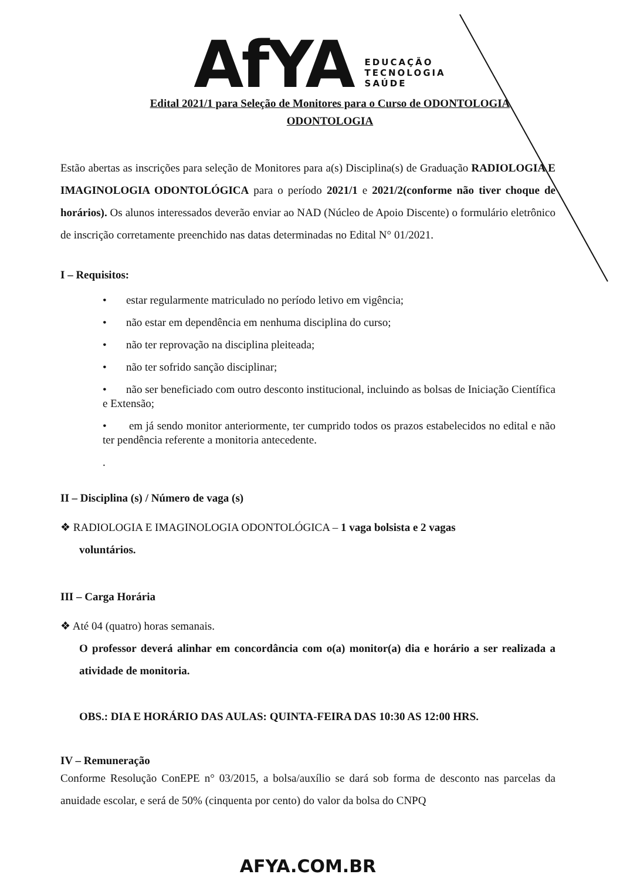AfYA
EDUCAÇÃO
TECNOLOGIA
SAÚDE
Edital 2021/1 para Seleção de Monitores para o Curso de ODONTOLOGIA
ODONTOLOGIA
Estão abertas as inscrições para seleção de Monitores para a(s) Disciplina(s) de Graduação RADIOLOGIA E IMAGINOLOGIA ODONTOLÓGICA para o período 2021/1 e 2021/2(conforme não tiver choque de horários). Os alunos interessados deverão enviar ao NAD (Núcleo de Apoio Discente) o formulário eletrônico de inscrição corretamente preenchido nas datas determinadas no Edital N° 01/2021.
I – Requisitos:
• estar regularmente matriculado no período letivo em vigência;
• não estar em dependência em nenhuma disciplina do curso;
• não ter reprovação na disciplina pleiteada;
• não ter sofrido sanção disciplinar;
• não ser beneficiado com outro desconto institucional, incluindo as bolsas de Iniciação Científica e Extensão;
• em já sendo monitor anteriormente, ter cumprido todos os prazos estabelecidos no edital e não ter pendência referente a monitoria antecedente.
.
II – Disciplina (s) / Número de vaga (s)
❖ RADIOLOGIA E IMAGINOLOGIA ODONTOLÓGICA – 1 vaga bolsista e 2 vagas
voluntários.
III – Carga Horária
❖ Até 04 (quatro) horas semanais.
O professor deverá alinhar em concordância com o(a) monitor(a) dia e horário a ser realizada a atividade de monitoria.
OBS.: DIA E HORÁRIO DAS AULAS: QUINTA-FEIRA DAS 10:30 AS 12:00 HRS.
IV – Remuneração
Conforme Resolução ConEPE n° 03/2015, a bolsa/auxílio se dará sob forma de desconto nas parcelas da anuidade escolar, e será de 50% (cinquenta por cento) do valor da bolsa do CNPQ
AFYA.COM.BR